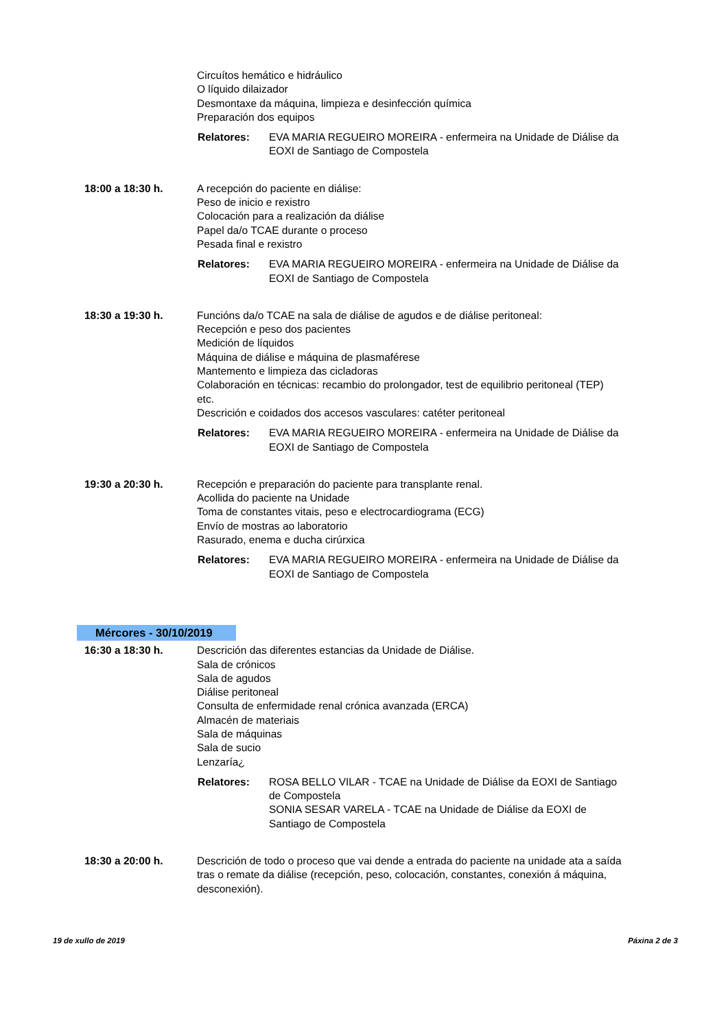Circuítos hemático e hidráulico
O líquido dilaizador
Desmontaxe da máquina, limpieza e desinfección química
Preparación dos equipos
Relatores: EVA MARIA REGUEIRO MOREIRA - enfermeira na Unidade de Diálise da EOXI de Santiago de Compostela
18:00 a 18:30 h. A recepción do paciente en diálise:
Peso de inicio e rexistro
Colocación para a realización da diálise
Papel da/o TCAE durante o proceso
Pesada final e rexistro
Relatores: EVA MARIA REGUEIRO MOREIRA - enfermeira na Unidade de Diálise da EOXI de Santiago de Compostela
18:30 a 19:30 h. Funcións da/o TCAE na sala de diálise de agudos e de diálise peritoneal:
Recepción e peso dos pacientes
Medición de líquidos
Máquina de diálise e máquina de plasmaférese
Mantemento e limpieza das cicladoras
Colaboración en técnicas: recambio do prolongador, test de equilibrio peritoneal (TEP) etc.
Descrición e coidados dos accesos vasculares: catéter peritoneal
Relatores: EVA MARIA REGUEIRO MOREIRA - enfermeira na Unidade de Diálise da EOXI de Santiago de Compostela
19:30 a 20:30 h. Recepción e preparación do paciente para transplante renal.
Acollida do paciente na Unidade
Toma de constantes vitais, peso e electrocardiograma (ECG)
Envío de mostras ao laboratorio
Rasurado, enema e ducha cirúrxica
Relatores: EVA MARIA REGUEIRO MOREIRA - enfermeira na Unidade de Diálise da EOXI de Santiago de Compostela
Mércores - 30/10/2019
16:30 a 18:30 h. Descrición das diferentes estancias da Unidade de Diálise.
Sala de crónicos
Sala de agudos
Diálise peritoneal
Consulta de enfermidade renal crónica avanzada (ERCA)
Almacén de materiais
Sala de máquinas
Sala de sucio
Lenzaría¿
Relatores: ROSA BELLO VILAR - TCAE na Unidade de Diálise da EOXI de Santiago de Compostela
SONIA SESAR VARELA - TCAE na Unidade de Diálise da EOXI de Santiago de Compostela
18:30 a 20:00 h. Descrición de todo o proceso que vai dende a entrada do paciente na unidade ata a saída tras o remate da diálise (recepción, peso, colocación, constantes, conexión á máquina, desconexión).
19 de xullo de 2019 Páxina 2 de 3